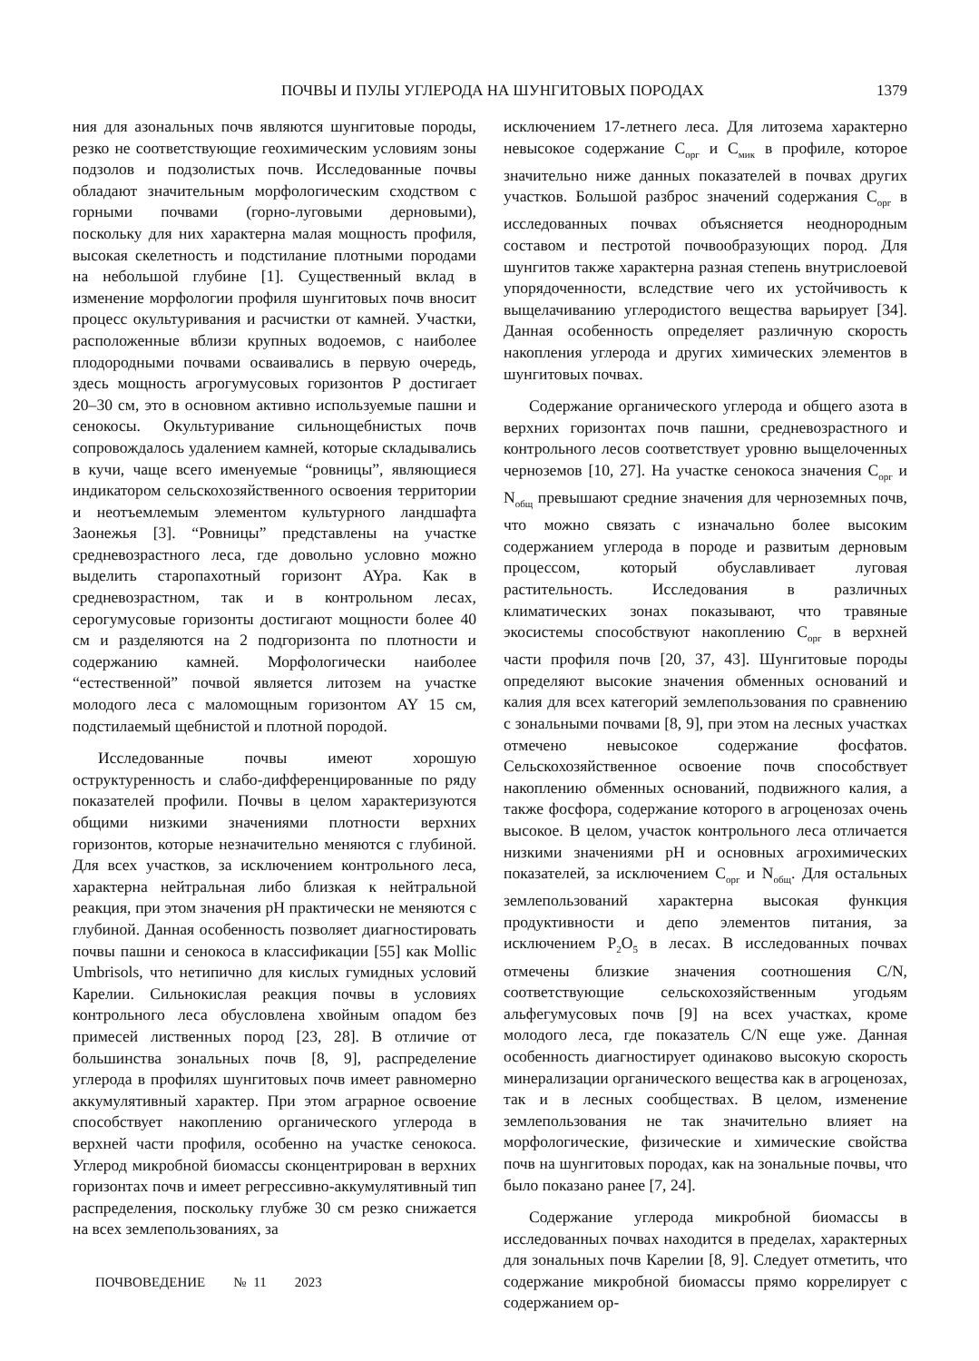ПОЧВЫ И ПУЛЫ УГЛЕРОДА НА ШУНГИТОВЫХ ПОРОДАХ 1379
ния для азональных почв являются шунгитовые породы, резко не соответствующие геохимическим условиям зоны подзолов и подзолистых почв. Исследованные почвы обладают значительным морфологическим сходством с горными почвами (горно-луговыми дерновыми), поскольку для них характерна малая мощность профиля, высокая скелетность и подстилание плотными породами на небольшой глубине [1]. Существенный вклад в изменение морфологии профиля шунгитовых почв вносит процесс окультуривания и расчистки от камней. Участки, расположенные вблизи крупных водоемов, с наиболее плодородными почвами осваивались в первую очередь, здесь мощность агрогумусовых горизонтов P достигает 20–30 см, это в основном активно используемые пашни и сенокосы. Окультуривание сильнощебнистых почв сопровождалось удалением камней, которые складывались в кучи, чаще всего именуемые “ровницы”, являющиеся индикатором сельскохозяйственного освоения территории и неотъемлемым элементом культурного ландшафта Заонежья [3]. “Ровницы” представлены на участке средневозрастного леса, где довольно условно можно выделить старопахотный горизонт AYpa. Как в средневозрастном, так и в контрольном лесах, серогумусовые горизонты достигают мощности более 40 см и разделяются на 2 подгоризонта по плотности и содержанию камней. Морфологически наиболее “естественной” почвой является литозем на участке молодого леса с маломощным горизонтом AY 15 см, подстилаемый щебнистой и плотной породой.
Исследованные почвы имеют хорошую оструктуренность и слабо-дифференцированные по ряду показателей профили. Почвы в целом характеризуются общими низкими значениями плотности верхних горизонтов, которые незначительно меняются с глубиной. Для всех участков, за исключением контрольного леса, характерна нейтральная либо близкая к нейтральной реакция, при этом значения pH практически не меняются с глубиной. Данная особенность позволяет диагностировать почвы пашни и сенокоса в классификации [55] как Mollic Umbrisols, что нетипично для кислых гумидных условий Карелии. Сильнокислая реакция почвы в условиях контрольного леса обусловлена хвойным опадом без примесей лиственных пород [23, 28]. В отличие от большинства зональных почв [8, 9], распределение углерода в профилях шунгитовых почв имеет равномерно аккумулятивный характер. При этом аграрное освоение способствует накоплению органического углерода в верхней части профиля, особенно на участке сенокоса. Углерод микробной биомассы сконцентрирован в верхних горизонтах почв и имеет регрессивно-аккумулятивный тип распределения, поскольку глубже 30 см резко снижается на всех землепользованиях, за
исключением 17-летнего леса. Для литозема характерно невысокое содержание C<sub>орг</sub> и C<sub>мик</sub> в профиле, которое значительно ниже данных показателей в почвах других участков. Большой разброс значений содержания C<sub>орг</sub> в исследованных почвах объясняется неоднородным составом и пестротой почвообразующих пород. Для шунгитов также характерна разная степень внутрислоевой упорядоченности, вследствие чего их устойчивость к выщелачиванию углеродистого вещества варьирует [34]. Данная особенность определяет различную скорость накопления углерода и других химических элементов в шунгитовых почвах.
Содержание органического углерода и общего азота в верхних горизонтах почв пашни, средневозрастного и контрольного лесов соответствует уровню выщелоченных черноземов [10, 27]. На участке сенокоса значения C<sub>орг</sub> и N<sub>общ</sub> превышают средние значения для черноземных почв, что можно связать с изначально более высоким содержанием углерода в породе и развитым дерновым процессом, который обуславливает луговая растительность. Исследования в различных климатических зонах показывают, что травяные экосистемы способствуют накоплению C<sub>орг</sub> в верхней части профиля почв [20, 37, 43]. Шунгитовые породы определяют высокие значения обменных оснований и калия для всех категорий землепользования по сравнению с зональными почвами [8, 9], при этом на лесных участках отмечено невысокое содержание фосфатов. Сельскохозяйственное освоение почв способствует накоплению обменных оснований, подвижного калия, а также фосфора, содержание которого в агроценозах очень высокое. В целом, участок контрольного леса отличается низкими значениями pH и основных агрохимических показателей, за исключением C<sub>орг</sub> и N<sub>общ</sub>. Для остальных землепользований характерна высокая функция продуктивности и депо элементов питания, за исключением P<sub>2</sub>O<sub>5</sub> в лесах. В исследованных почвах отмечены близкие значения соотношения C/N, соответствующие сельскохозяйственным угодьям альфегумусовых почв [9] на всех участках, кроме молодого леса, где показатель C/N еще уже. Данная особенность диагностирует одинаково высокую скорость минерализации органического вещества как в агроценозах, так и в лесных сообществах. В целом, изменение землепользования не так значительно влияет на морфологические, физические и химические свойства почв на шунгитовых породах, как на зональные почвы, что было показано ранее [7, 24].
Содержание углерода микробной биомассы в исследованных почвах находится в пределах, характерных для зональных почв Карелии [8, 9]. Следует отметить, что содержание микробной биомассы прямо коррелирует с содержанием ор-
ПОЧВОВЕДЕНИЕ № 11 2023